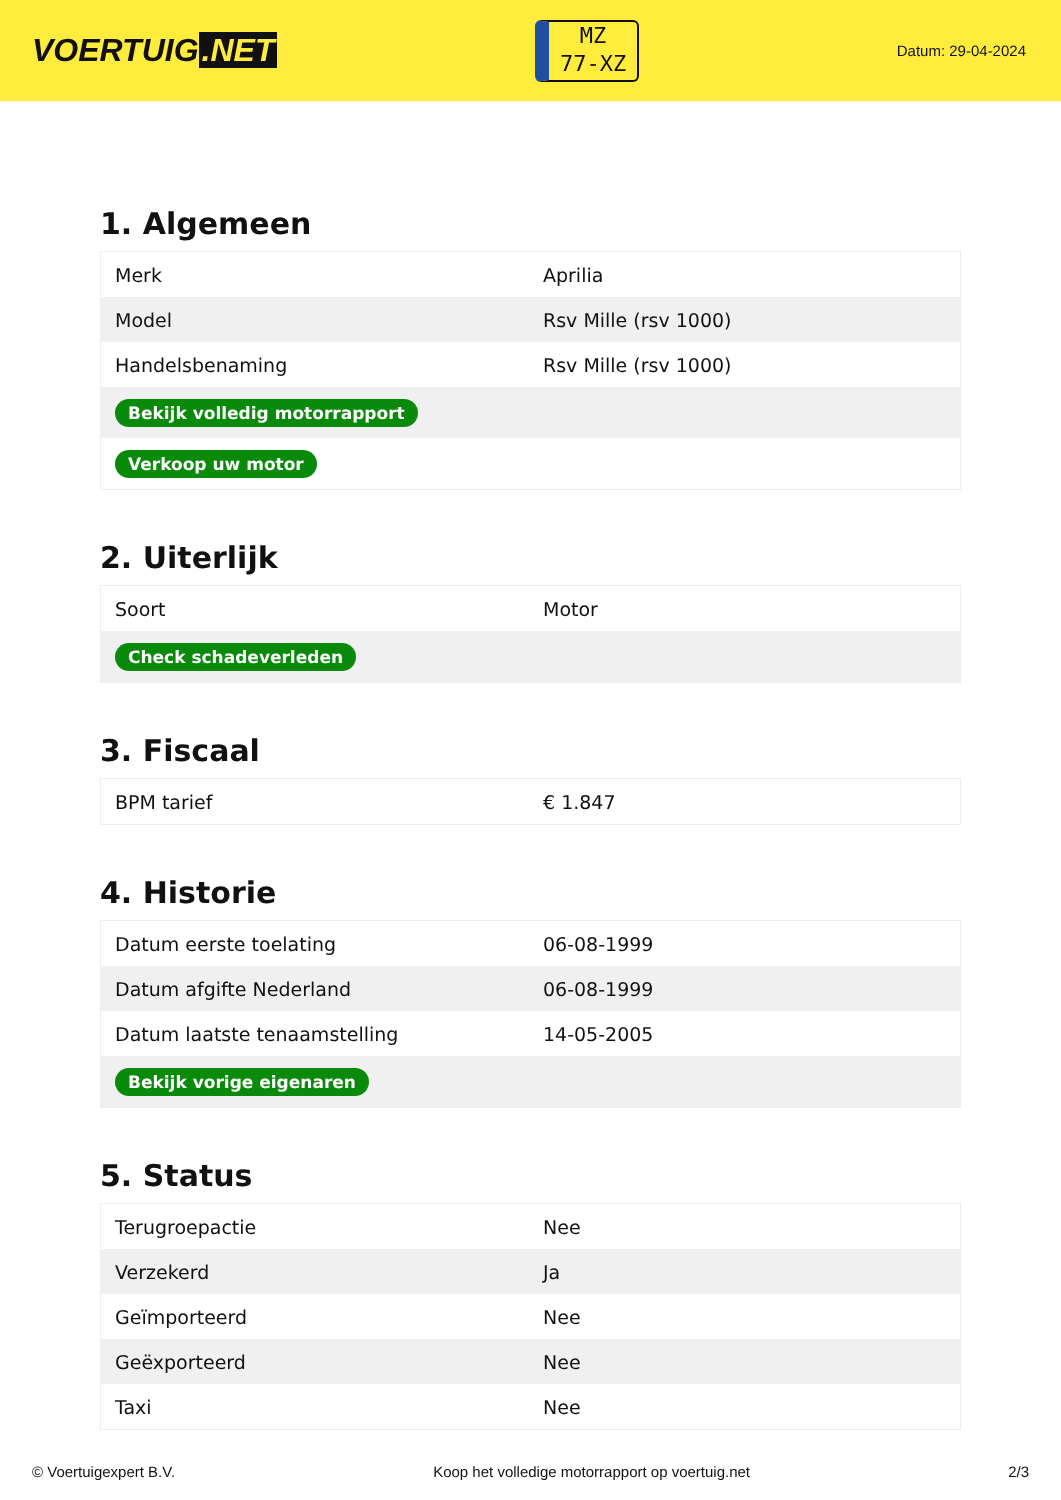VOERTUIG.NET
MZ
77-XZ
Datum: 29-04-2024
1. Algemeen
| Merk | Aprilia |
| Model | Rsv Mille (rsv 1000) |
| Handelsbenaming | Rsv Mille (rsv 1000) |
| Bekijk volledig motorrapport | |
| Verkoop uw motor | |
2. Uiterlijk
| Soort | Motor |
| Check schadeverleden | |
3. Fiscaal
| BPM tarief | € 1.847 |
4. Historie
| Datum eerste toelating | 06-08-1999 |
| Datum afgifte Nederland | 06-08-1999 |
| Datum laatste tenaamstelling | 14-05-2005 |
| Bekijk vorige eigenaren | |
5. Status
| Terugroepactie | Nee |
| Verzekerd | Ja |
| Geïmporteerd | Nee |
| Geëxporteerd | Nee |
| Taxi | Nee |
© Voertuigexpert B.V. Koop het volledige motorrapport op voertuig.net 2/3